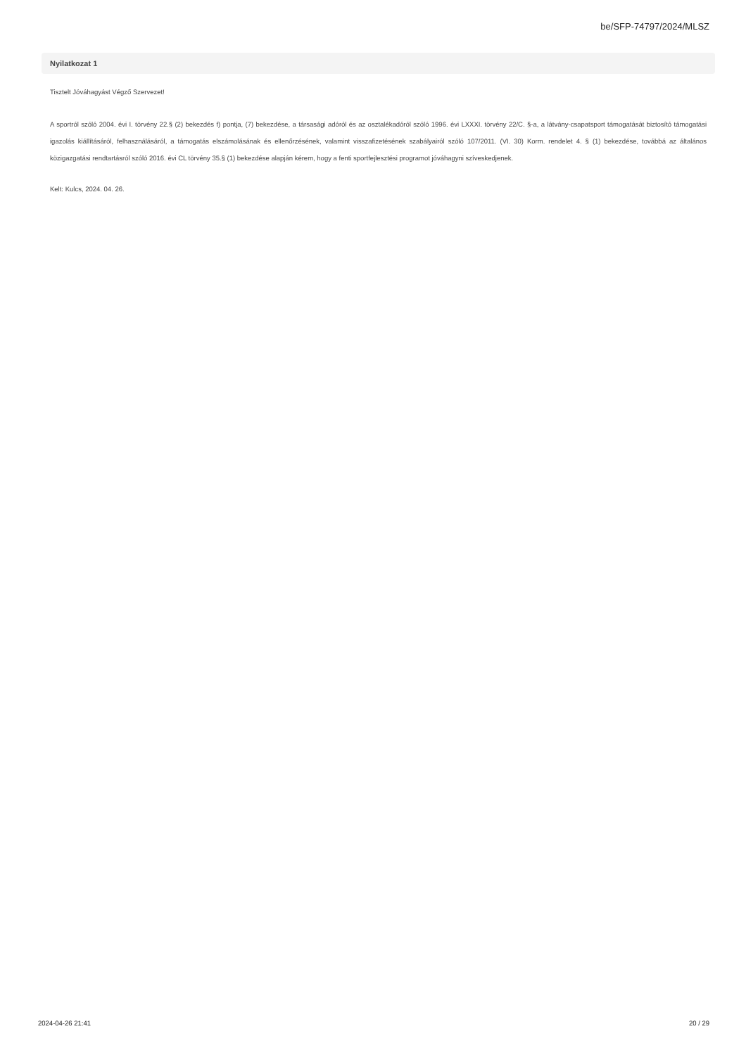be/SFP-74797/2024/MLSZ
Nyilatkozat 1
Tisztelt Jóváhagyást Végző Szervezet!
A sportról szóló 2004. évi I. törvény 22.§ (2) bekezdés f) pontja, (7) bekezdése, a társasági adóról és az osztalékadóról szóló 1996. évi LXXXI. törvény 22/C. §-a, a látvány-csapatsport támogatását biztosító támogatási igazolás kiállításáról, felhasználásáról, a támogatás elszámolásának és ellenőrzésének, valamint visszafizetésének szabályairól szóló 107/2011. (VI. 30) Korm. rendelet 4. § (1) bekezdése, továbbá az általános közigazgatási rendtartásról szóló 2016. évi CL törvény 35.§ (1) bekezdése alapján kérem, hogy a fenti sportfejlesztési programot jóváhagyni szíveskedjenek.
Kelt: Kulcs, 2024. 04. 26.
2024-04-26 21:41 20 / 29